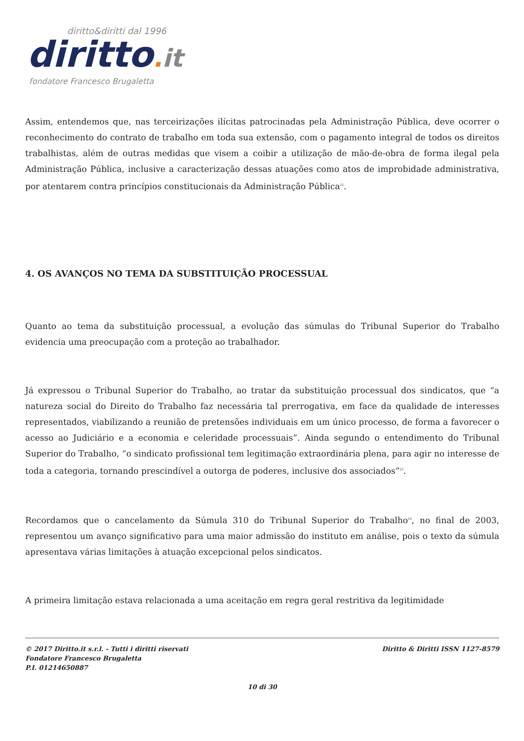diritto&diritti dal 1996
diritto. it
fondatore Francesco Brugaletta
Assim, entendemos que, nas terceirizações ilícitas patrocinadas pela Administração Pública, deve ocorrer o reconhecimento do contrato de trabalho em toda sua extensão, com o pagamento integral de todos os direitos trabalhistas, além de outras medidas que visem a coibir a utilização de mão-de-obra de forma ilegal pela Administração Pública, inclusive a caracterização dessas atuações como atos de improbidade administrativa, por atentarem contra princípios constitucionais da Administração Pública<sup>22</sup>.
4. OS AVANÇOS NO TEMA DA SUBSTITUIÇÃO PROCESSUAL
Quanto ao tema da substituição processual, a evolução das súmulas do Tribunal Superior do Trabalho evidencia uma preocupação com a proteção ao trabalhador.
Já expressou o Tribunal Superior do Trabalho, ao tratar da substituição processual dos sindicatos, que “a natureza social do Direito do Trabalho faz necessária tal prerrogativa, em face da qualidade de interesses representados, viabilizando a reunião de pretensões individuais em um único processo, de forma a favorecer o acesso ao Judiciário e a economia e celeridade processuais”. Ainda segundo o entendimento do Tribunal Superior do Trabalho, “o sindicato profissional tem legitimação extraordinária plena, para agir no interesse de toda a categoria, tornando prescindível a outorga de poderes, inclusive dos associados”<sup>23</sup>.
Recordamos que o cancelamento da Súmula 310 do Tribunal Superior do Trabalho<sup>24</sup>, no final de 2003, representou um avanço significativo para uma maior admissão do instituto em análise, pois o texto da súmula apresentava várias limitações à atuação excepcional pelos sindicatos.
A primeira limitação estava relacionada a uma aceitação em regra geral restritiva da legitimidade
© 2017 Diritto.it s.r.l. - Tutti i diritti riservati
Fondatore Francesco Brugaletta
P.I. 01214650887
Diritto & Diritti ISSN 1127-8579
10 di 30